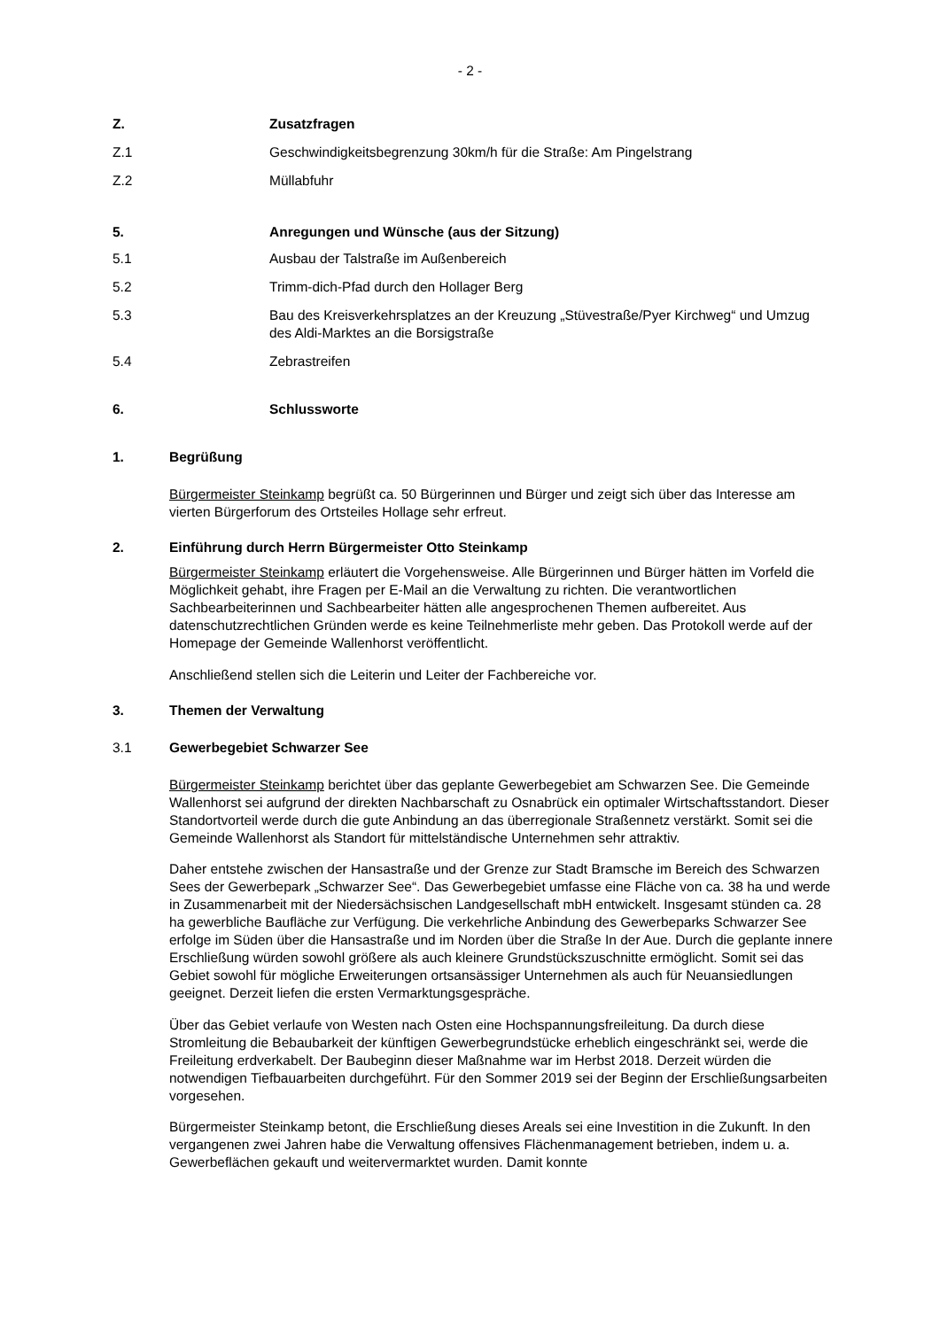- 2 -
Z. Zusatzfragen
Z.1 Geschwindigkeitsbegrenzung 30km/h für die Straße: Am Pingelstrang
Z.2 Müllabfuhr
5. Anregungen und Wünsche (aus der Sitzung)
5.1 Ausbau der Talstraße im Außenbereich
5.2 Trimm-dich-Pfad durch den Hollager Berg
5.3 Bau des Kreisverkehrsplatzes an der Kreuzung „Stüvestraße/Pyer Kirchweg“ und Umzug des Aldi-Marktes an die Borsigstraße
5.4 Zebrastreifen
6. Schlussworte
1. Begrüßung
Bürgermeister Steinkamp begrüßt ca. 50 Bürgerinnen und Bürger und zeigt sich über das Interesse am vierten Bürgerforum des Ortsteiles Hollage sehr erfreut.
2. Einführung durch Herrn Bürgermeister Otto Steinkamp
Bürgermeister Steinkamp erläutert die Vorgehensweise. Alle Bürgerinnen und Bürger hätten im Vorfeld die Möglichkeit gehabt, ihre Fragen per E-Mail an die Verwaltung zu richten. Die verantwortlichen Sachbearbeiterinnen und Sachbearbeiter hätten alle angesprochenen Themen aufbereitet. Aus datenschutzrechtlichen Gründen werde es keine Teilnehmerliste mehr geben. Das Protokoll werde auf der Homepage der Gemeinde Wallenhorst veröffentlicht.
Anschließend stellen sich die Leiterin und Leiter der Fachbereiche vor.
3. Themen der Verwaltung
3.1 Gewerbegebiet Schwarzer See
Bürgermeister Steinkamp berichtet über das geplante Gewerbegebiet am Schwarzen See. Die Gemeinde Wallenhorst sei aufgrund der direkten Nachbarschaft zu Osnabrück ein optimaler Wirtschaftsstandort. Dieser Standortvorteil werde durch die gute Anbindung an das überregionale Straßennetz verstärkt. Somit sei die Gemeinde Wallenhorst als Standort für mittelständische Unternehmen sehr attraktiv.
Daher entstehe zwischen der Hansastraße und der Grenze zur Stadt Bramsche im Bereich des Schwarzen Sees der Gewerbepark „Schwarzer See“. Das Gewerbegebiet umfasse eine Fläche von ca. 38 ha und werde in Zusammenarbeit mit der Niedersächsischen Landgesellschaft mbH entwickelt. Insgesamt stünden ca. 28 ha gewerbliche Baufläche zur Verfügung. Die verkehrliche Anbindung des Gewerbeparks Schwarzer See erfolge im Süden über die Hansastraße und im Norden über die Straße In der Aue. Durch die geplante innere Erschließung würden sowohl größere als auch kleinere Grundstückszuschnitte ermöglicht. Somit sei das Gebiet sowohl für mögliche Erweiterungen ortsansässiger Unternehmen als auch für Neuansiedlungen geeignet. Derzeit liefen die ersten Vermarktungsgespräche.
Über das Gebiet verlaufe von Westen nach Osten eine Hochspannungsfreileitung. Da durch diese Stromleitung die Bebaubarkeit der künftigen Gewerbegrundstücke erheblich eingeschränkt sei, werde die Freileitung erdverkabelt. Der Baubeginn dieser Maßnahme war im Herbst 2018. Derzeit würden die notwendigen Tiefbauarbeiten durchgeführt. Für den Sommer 2019 sei der Beginn der Erschließungsarbeiten vorgesehen.
Bürgermeister Steinkamp betont, die Erschließung dieses Areals sei eine Investition in die Zukunft. In den vergangenen zwei Jahren habe die Verwaltung offensives Flächenmanagement betrieben, indem u. a. Gewerbeflächen gekauft und weitervermarktet wurden. Damit konnte